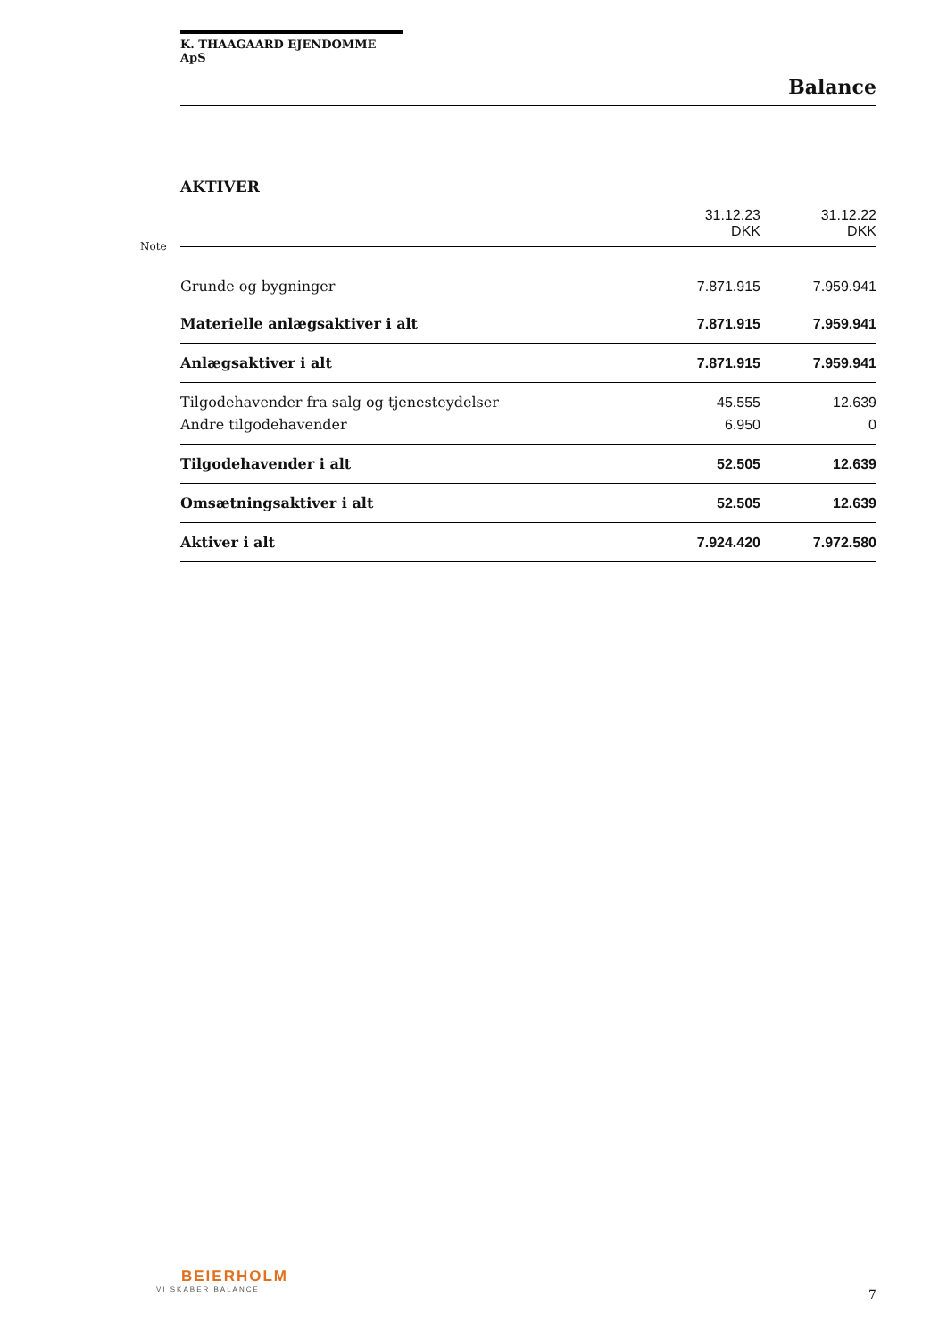K. THAAGAARD EJENDOMME ApS
Balance
AKTIVER
Note
| | 31.12.23 DKK | 31.12.22 DKK |
| Grunde og bygninger | 7.871.915 | 7.959.941 |
| Materielle anlægsaktiver i alt | 7.871.915 | 7.959.941 |
| Anlægsaktiver i alt | 7.871.915 | 7.959.941 |
| Tilgodehavender fra salg og tjenesteydelser | 45.555 | 12.639 |
| Andre tilgodehavender | 6.950 | 0 |
| Tilgodehavender i alt | 52.505 | 12.639 |
| Omsætningsaktiver i alt | 52.505 | 12.639 |
| Aktiver i alt | 7.924.420 | 7.972.580 |
BEIERHOLM
VI SKABER BALANCE
7